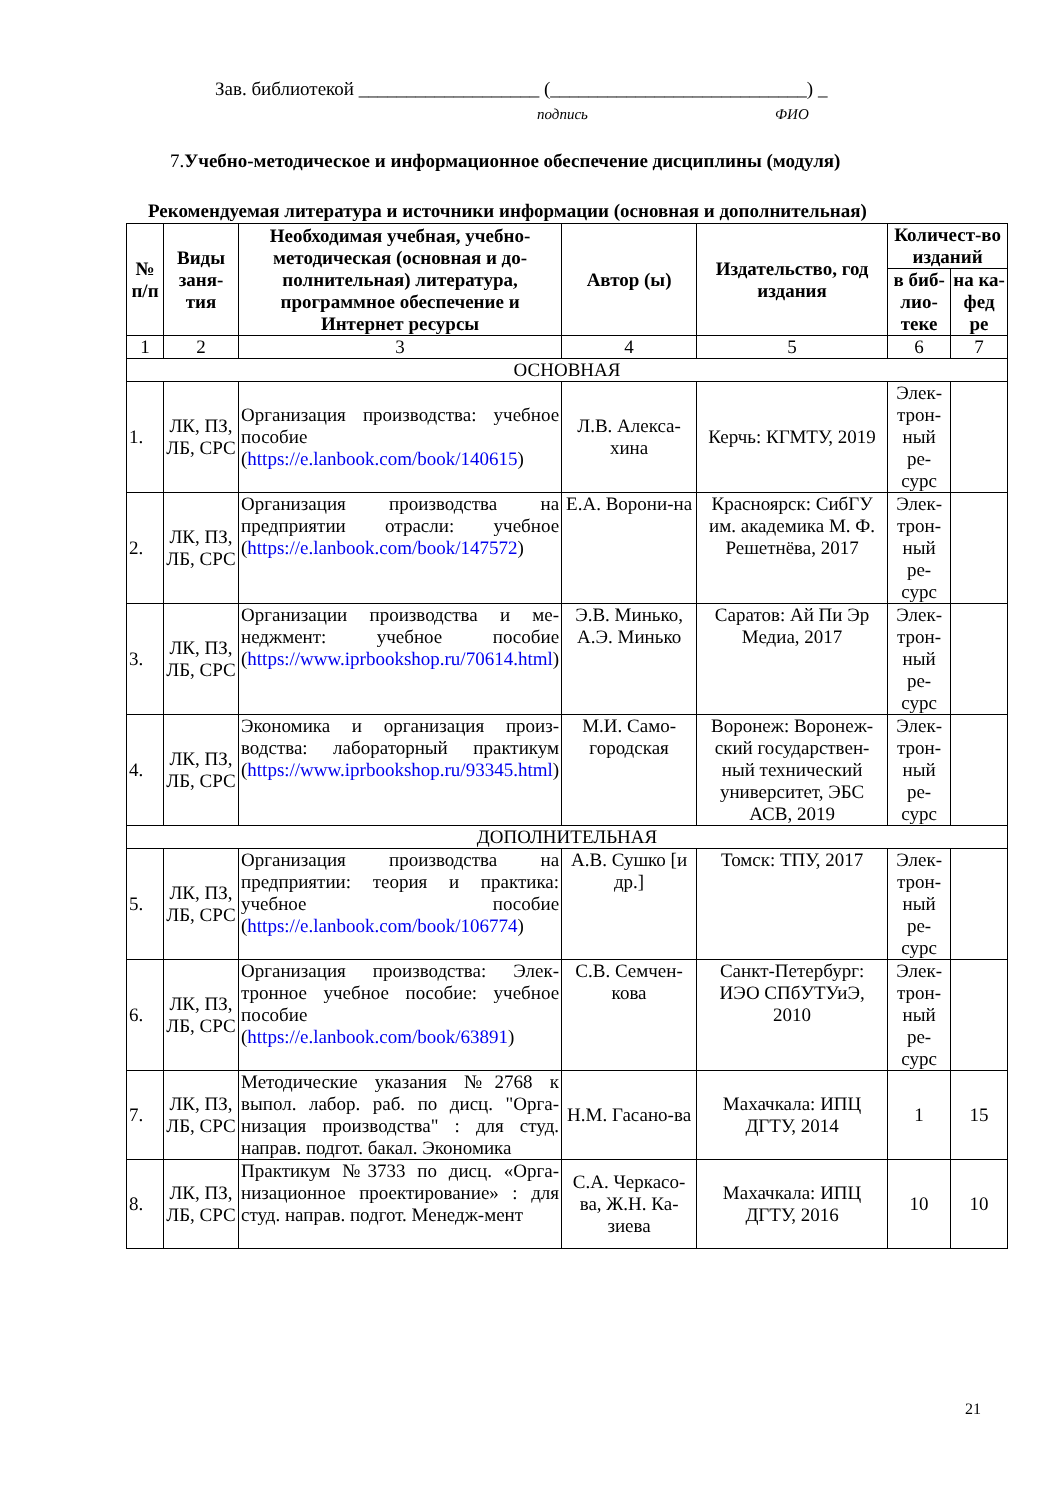Зав. библиотекой ___________________ (___________________________) _
подпись ФИО
7.Учебно-методическое и информационное обеспечение дисциплины (модуля)
Рекомендуемая литература и источники информации (основная и дополнительная)
| № п/п | Виды заня-тия | Необходимая учебная, учебно-методическая (основная и до-полнительная) литература, программное обеспечение и Интернет ресурсы | Автор (ы) | Издательство, год издания | Количест-во изданий | |
| --- | --- | --- | --- | --- | --- | --- |
| | | | | | в биб-лио-теке | на ка-фед ре |
| 1 | 2 | 3 | 4 | 5 | 6 | 7 |
| ОСНОВНАЯ | | | | | | |
| 1. | ЛК, ПЗ, ЛБ, СРС | Организация производства: учебное пособие ( https://e.lanbook.com/book/140615 ) | Л.В. Алекса-хина | Керчь: КГМТУ, 2019 | Элек-трон-ный ре-сурс | |
| 2. | ЛК, ПЗ, ЛБ, СРС | Организация производства на предприятии отрасли: учебное ( https://e.lanbook.com/book/147572 ) | Е.А. Ворони-на | Красноярск: СибГУ им. академика М. Ф. Решетнёва, 2017 | Элек-трон-ный ре-сурс | |
| 3. | ЛК, ПЗ, ЛБ, СРС | Организации производства и ме-неджмент: учебное пособие ( https://www.iprbookshop.ru/70614.html ) | Э.В. Минько, А.Э. Минько | Саратов: Ай Пи Эр Медиа, 2017 | Элек-трон-ный ре-сурс | |
| 4. | ЛК, ПЗ, ЛБ, СРС | Экономика и организация произ-водства: лабораторный практикум ( https://www.iprbookshop.ru/93345.html ) | М.И. Само-городская | Воронеж: Воронеж-ский государствен-ный технический университет, ЭБС АСВ, 2019 | Элек-трон-ный ре-сурс | |
| ДОПОЛНИТЕЛЬНАЯ | | | | | | |
| 5. | ЛК, ПЗ, ЛБ, СРС | Организация производства на предприятии: теория и практика: учебное пособие ( https://e.lanbook.com/book/106774 ) | А.В. Сушко [и др.] | Томск: ТПУ, 2017 | Элек-трон-ный ре-сурс | |
| 6. | ЛК, ПЗ, ЛБ, СРС | Организация производства: Элек-тронное учебное пособие: учебное пособие ( https://e.lanbook.com/book/63891 ) | С.В. Семчен-кова | Санкт-Петербург: ИЭО СПбУТУиЭ, 2010 | Элек-трон-ный ре-сурс | |
| 7. | ЛК, ПЗ, ЛБ, СРС | Методические указания №2768 к выпол. лабор. раб. по дисц. "Орга-низация производства" : для студ. направ. подгот. бакал. Экономика | Н.М. Гасано-ва | Махачкала: ИПЦ ДГТУ, 2014 | 1 | 15 |
| 8. | ЛК, ПЗ, ЛБ, СРС | Практикум №3733 по дисц. «Орга-низационное проектирование» : для студ. направ. подгот. Менедж-мент | С.А. Черкасо-ва, Ж.Н. Ка-зиева | Махачкала: ИПЦ ДГТУ, 2016 | 10 | 10 |
21